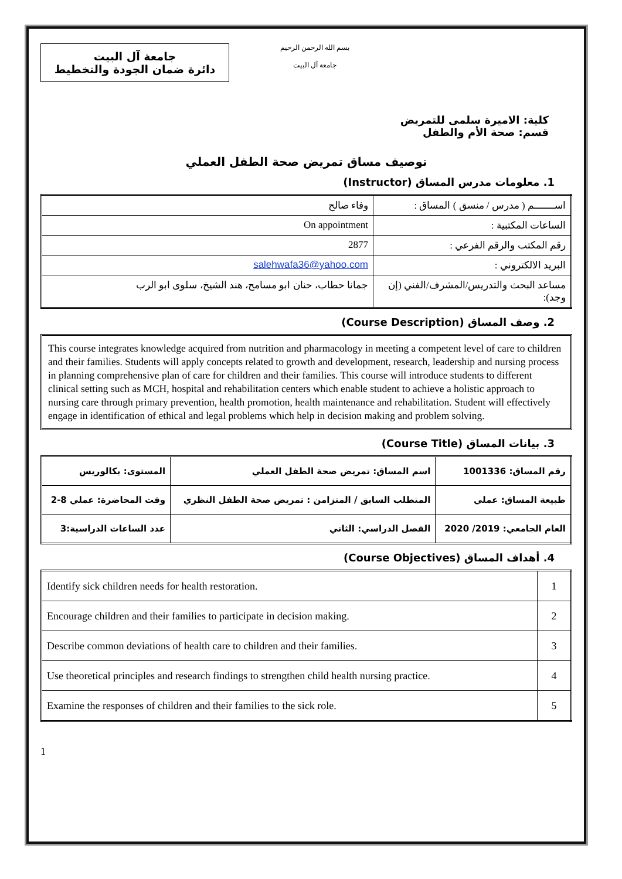جامعة آل البيت
دائرة ضمان الجودة والتخطيط
بسم الله الرحمن الرحيم
جامعة آل البيت
كلية: الاميرة سلمى للتمريض
قسم: صحة الأم والطفل
توصيف مساق تمريض صحة الطفل العملي
1. معلومات مدرس المساق (Instructor)
| اســـــــم ( مدرس / منسق ) المساق : | وفاء صالح |
| الساعات المكتبية : | On appointment |
| رقم المكتب والرقم الفرعي : | 2877 |
| البريد الالكتروني : | salehwafa36@yahoo.com |
| مساعد البحث والتدريس/المشرف/الفني (إن وجد): | جمانا حطاب، حنان ابو مسامح، هند الشيخ، سلوى ابو الرب |
2. وصف المساق (Course Description)
This course integrates knowledge acquired from nutrition and pharmacology in meeting a competent level of care to children and their families. Students will apply concepts related to growth and development, research, leadership and nursing process in planning comprehensive plan of care for children and their families. This course will introduce students to different clinical setting such as MCH, hospital and rehabilitation centers which enable student to achieve a holistic approach to nursing care through primary prevention, health promotion, health maintenance and rehabilitation. Student will effectively engage in identification of ethical and legal problems which help in decision making and problem solving.
3. بيانات المساق (Course Title)
| رقم المساق: 1001336 | اسم المساق: تمريض صحة الطفل العملي | المستوى: بكالوريس |
| طبيعة المساق: عملي | المتطلب السابق / المتزامن : تمريض صحة الطفل النظري | وقت المحاضرة: عملي 8-2 |
| العام الجامعي: 2019/ 2020 | الفصل الدراسي: الثاني | عدد الساعات الدراسية:3 |
4. أهداف المساق (Course Objectives)
| 1 | Identify sick children needs for health restoration. |
| 2 | Encourage children and their families to participate in decision making. |
| 3 | Describe common deviations of health care to children and their families. |
| 4 | Use theoretical principles and research findings to strengthen child health nursing practice. |
| 5 | Examine the responses of children and their families to the sick role. |
1